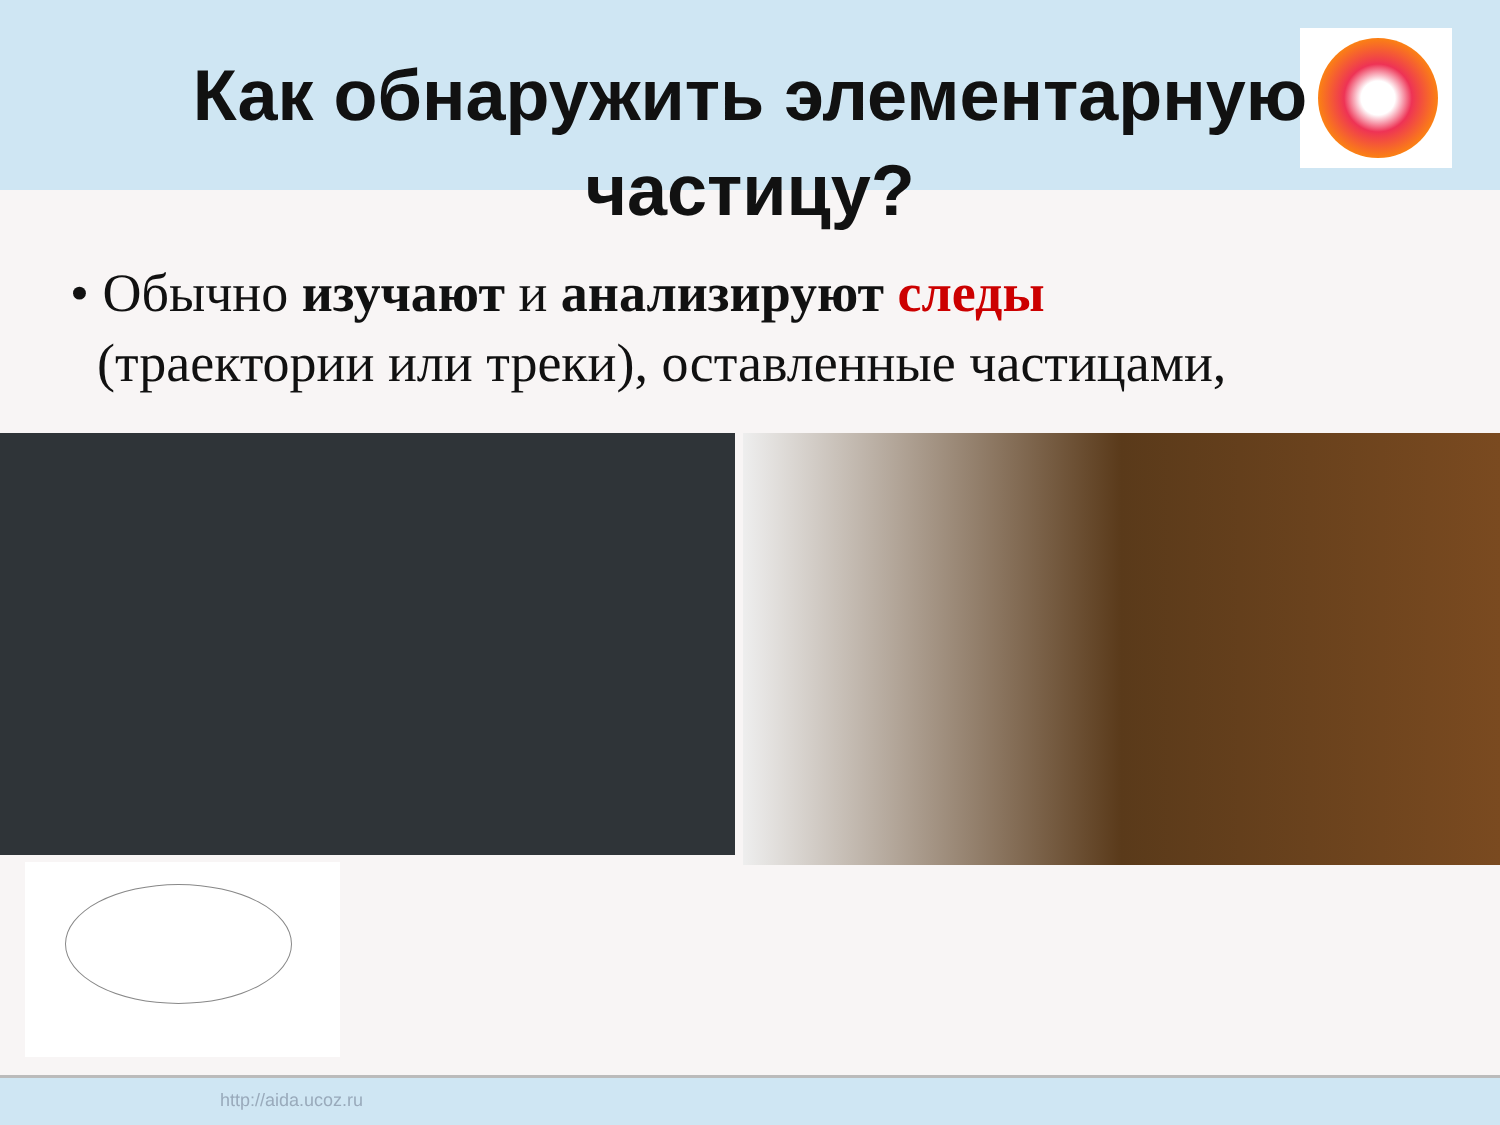Как обнаружить элементарную
частицу?
• Обычно изучают и анализируют следы
(траектории или треки), оставленные частицами,
http://aida.ucoz.ru